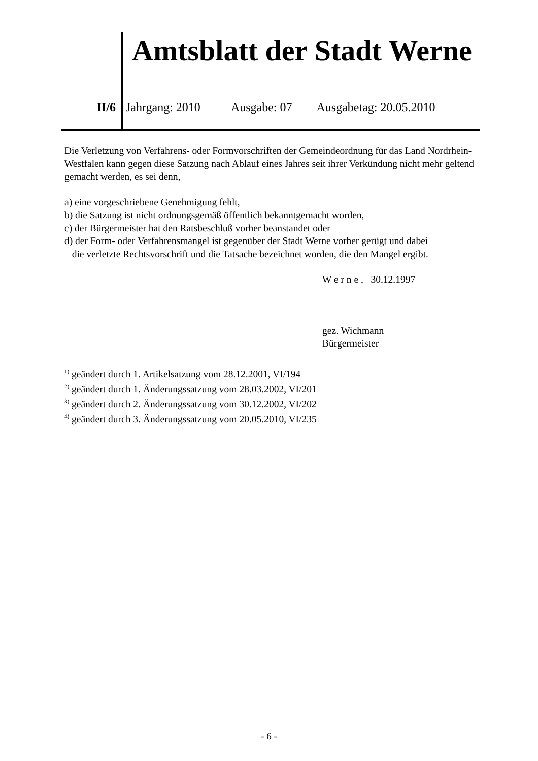Amtsblatt der Stadt Werne
II/6 Jahrgang: 2010 Ausgabe: 07 Ausgabetag: 20.05.2010
Die Verletzung von Verfahrens- oder Formvorschriften der Gemeindeordnung für das Land Nordrhein-Westfalen kann gegen diese Satzung nach Ablauf eines Jahres seit ihrer Verkündung nicht mehr geltend gemacht werden, es sei denn,
a) eine vorgeschriebene Genehmigung fehlt,
b) die Satzung ist nicht ordnungsgemäß öffentlich bekanntgemacht worden,
c) der Bürgermeister hat den Ratsbeschluß vorher beanstandet oder
d) der Form- oder Verfahrensmangel ist gegenüber der Stadt Werne vorher gerügt und dabei
die verletzte Rechtsvorschrift und die Tatsache bezeichnet worden, die den Mangel ergibt.
W e r n e , 30.12.1997
gez. Wichmann
Bürgermeister
<sup>1)</sup> geändert durch 1. Artikelsatzung vom 28.12.2001, VI/194
<sup>2)</sup> geändert durch 1. Änderungssatzung vom 28.03.2002, VI/201
<sup>3)</sup> geändert durch 2. Änderungssatzung vom 30.12.2002, VI/202
<sup>4)</sup> geändert durch 3. Änderungssatzung vom 20.05.2010, VI/235
- 6 -